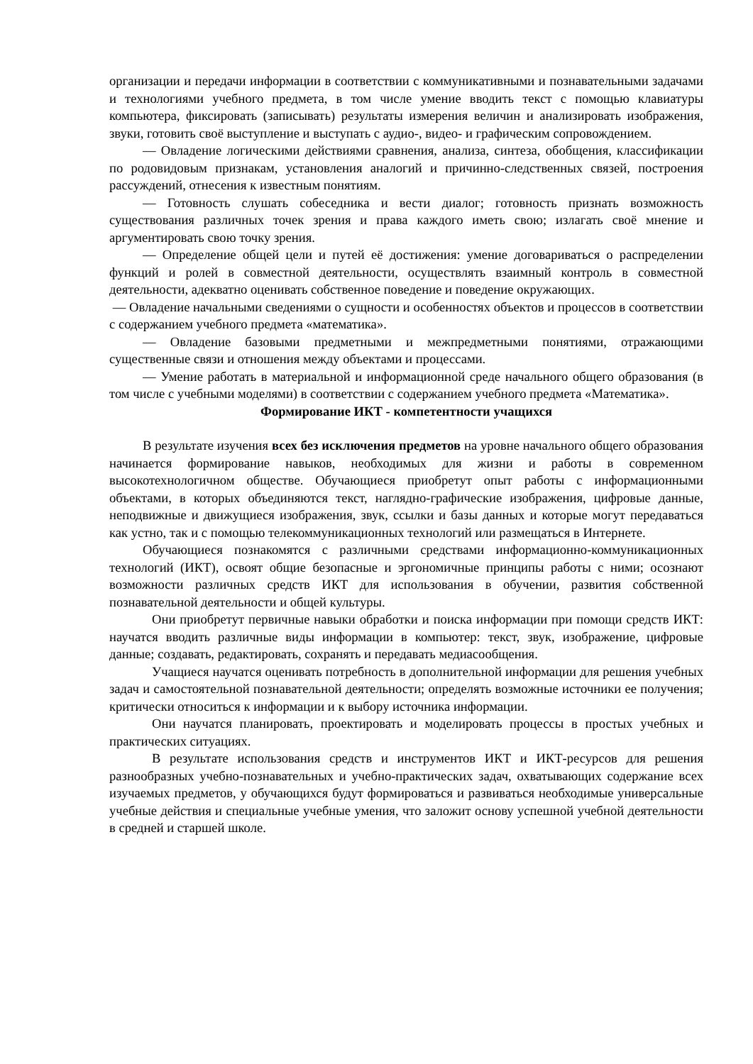организации и передачи информации в соответствии с коммуникативными и познавательными задачами и технологиями учебного предмета, в том числе умение вводить текст с помощью клавиатуры компьютера, фиксировать (записывать) результаты измерения величин и анализировать изображения, звуки, готовить своё выступление и выступать с аудио-, видео- и графическим сопровождением.
— Овладение логическими действиями сравнения, анализа, синтеза, обобщения, классификации по родовидовым признакам, установления аналогий и причинно-следственных связей, построения рассуждений, отнесения к известным понятиям.
— Готовность слушать собеседника и вести диалог; готовность признать возможность существования различных точек зрения и права каждого иметь свою; излагать своё мнение и аргументировать свою точку зрения.
— Определение общей цели и путей её достижения: умение договариваться о распределении функций и ролей в совместной деятельности, осуществлять взаимный контроль в совместной деятельности, адекватно оценивать собственное поведение и поведение окружающих.
— Овладение начальными сведениями о сущности и особенностях объектов и процессов в соответствии с содержанием учебного предмета «математика».
— Овладение базовыми предметными и межпредметными понятиями, отражающими существенные связи и отношения между объектами и процессами.
— Умение работать в материальной и информационной среде начального общего образования (в том числе с учебными моделями) в соответствии с содержанием учебного предмета «Математика».
Формирование ИКТ - компетентности учащихся
В результате изучения всех без исключения предметов на уровне начального общего образования начинается формирование навыков, необходимых для жизни и работы в современном высокотехнологичном обществе. Обучающиеся приобретут опыт работы с информационными объектами, в которых объединяются текст, наглядно-графические изображения, цифровые данные, неподвижные и движущиеся изображения, звук, ссылки и базы данных и которые могут передаваться как устно, так и с помощью телекоммуникационных технологий или размещаться в Интернете.
Обучающиеся познакомятся с различными средствами информационно-коммуникационных технологий (ИКТ), освоят общие безопасные и эргономичные принципы работы с ними; осознают возможности различных средств ИКТ для использования в обучении, развития собственной познавательной деятельности и общей культуры.
Они приобретут первичные навыки обработки и поиска информации при помощи средств ИКТ: научатся вводить различные виды информации в компьютер: текст, звук, изображение, цифровые данные; создавать, редактировать, сохранять и передавать медиасообщения.
Учащиеся научатся оценивать потребность в дополнительной информации для решения учебных задач и самостоятельной познавательной деятельности; определять возможные источники ее получения; критически относиться к информации и к выбору источника информации.
Они научатся планировать, проектировать и моделировать процессы в простых учебных и практических ситуациях.
В результате использования средств и инструментов ИКТ и ИКТ-ресурсов для решения разнообразных учебно-познавательных и учебно-практических задач, охватывающих содержание всех изучаемых предметов, у обучающихся будут формироваться и развиваться необходимые универсальные учебные действия и специальные учебные умения, что заложит основу успешной учебной деятельности в средней и старшей школе.